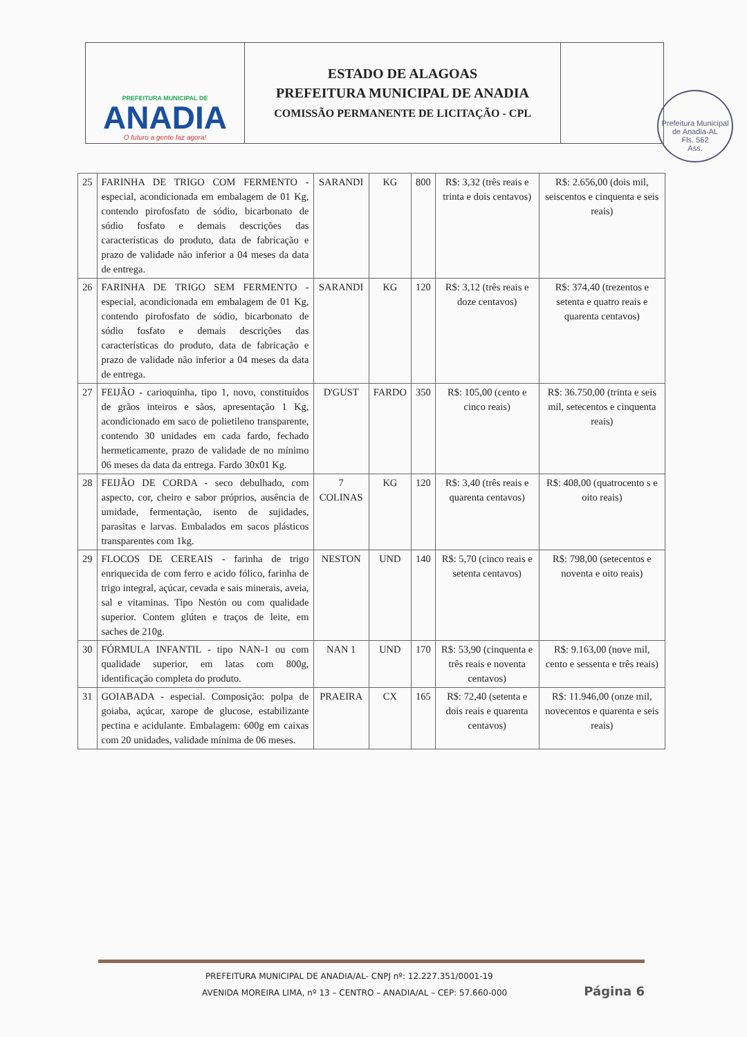PREFEITURA MUNICIPAL DE
ANADIA
O futuro a gente faz agora!
ESTADO DE ALAGOAS
PREFEITURA MUNICIPAL DE ANADIA
COMISSÃO PERMANENTE DE LICITAÇÃO - CPL
Prefeitura Municipal de Anadia-AL
Fls. 562
Ass.
| 25 | FARINHA DE TRIGO COM FERMENTO - especial, acondicionada em embalagem de 01 Kg, contendo pirofosfato de sódio, bicarbonato de sódio fosfato e demais descrições das características do produto, data de fabricação e prazo de validade não inferior a 04 meses da data de entrega. | SARANDI | KG | 800 | R$: 3,32 (três reais e trinta e dois centavos) | R$: 2.656,00 (dois mil, seiscentos e cinquenta e seis reais) |
| 26 | FARINHA DE TRIGO SEM FERMENTO - especial, acondicionada em embalagem de 01 Kg, contendo pirofosfato de sódio, bicarbonato de sódio fosfato e demais descrições das características do produto, data de fabricação e prazo de validade não inferior a 04 meses da data de entrega. | SARANDI | KG | 120 | R$: 3,12 (três reais e doze centavos) | R$: 374,40 (trezentos e setenta e quatro reais e quarenta centavos) |
| 27 | FEIJÃO - carioquinha, tipo 1, novo, constituídos de grãos inteiros e sãos, apresentação 1 Kg, acondicionado em saco de polietileno transparente, contendo 30 unidades em cada fardo, fechado hermeticamente, prazo de validade de no mínimo 06 meses da data da entrega. Fardo 30x01 Kg. | D'GUST | FARDO | 350 | R$: 105,00 (cento e cinco reais) | R$: 36.750,00 (trinta e seis mil, setecentos e cinquenta reais) |
| 28 | FEIJÃO DE CORDA - seco debulhado, com aspecto, cor, cheiro e sabor próprios, ausência de umidade, fermentação, isento de sujidades, parasitas e larvas. Embalados em sacos plásticos transparentes com 1kg. | 7 COLINAS | KG | 120 | R$: 3,40 (três reais e quarenta centavos) | R$: 408,00 (quatrocento s e oito reais) |
| 29 | FLOCOS DE CEREAIS - farinha de trigo enriquecida de com ferro e acido fólico, farinha de trigo integral, açúcar, cevada e sais minerais, aveia, sal e vitaminas. Tipo Nestón ou com qualidade superior. Contem glúten e traços de leite, em saches de 210g. | NESTON | UND | 140 | R$: 5,70 (cinco reais e setenta centavos) | R$: 798,00 (setecentos e noventa e oito reais) |
| 30 | FÓRMULA INFANTIL - tipo NAN-1 ou com qualidade superior, em latas com 800g, identificação completa do produto. | NAN 1 | UND | 170 | R$: 53,90 (cinquenta e três reais e noventa centavos) | R$: 9.163,00 (nove mil, cento e sessenta e três reais) |
| 31 | GOIABADA - especial. Composição: polpa de goiaba, açúcar, xarope de glucose, estabilizante pectina e acidulante. Embalagem: 600g em caixas com 20 unidades, validade mínima de 06 meses. | PRAEIRA | CX | 165 | R$: 72,40 (setenta e dois reais e quarenta centavos) | R$: 11.946,00 (onze mil, novecentos e quarenta e seis reais) |
PREFEITURA MUNICIPAL DE ANADIA/AL- CNPJ nº: 12.227.351/0001-19
AVENIDA MOREIRA LIMA, nº 13 – CENTRO – ANADIA/AL – CEP: 57.660-000
Página 6